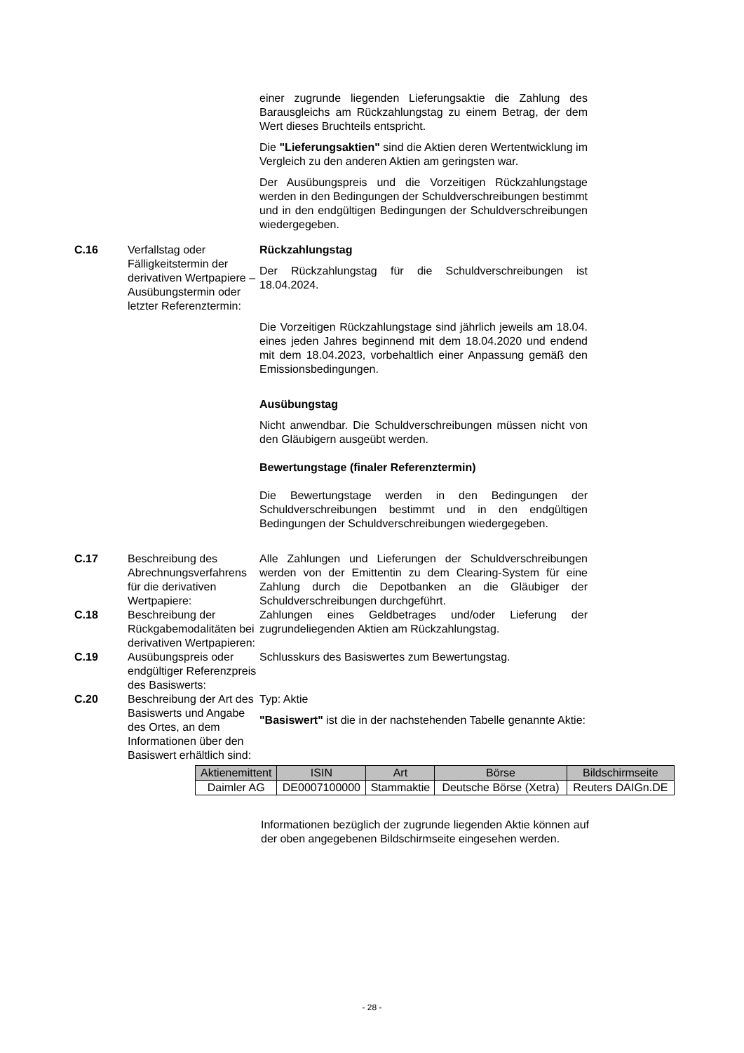einer zugrunde liegenden Lieferungsaktie die Zahlung des Barausgleichs am Rückzahlungstag zu einem Betrag, der dem Wert dieses Bruchteils entspricht.
Die "Lieferungsaktien" sind die Aktien deren Wertentwicklung im Vergleich zu den anderen Aktien am geringsten war.
Der Ausübungspreis und die Vorzeitigen Rückzahlungstage werden in den Bedingungen der Schuldverschreibungen bestimmt und in den endgültigen Bedingungen der Schuldverschreibungen wiedergegeben.
C.16 Verfallstag oder Fälligkeitstermin der derivativen Wertpapiere – Ausübungstermin oder letzter Referenztermin:
Rückzahlungstag
Der Rückzahlungstag für die Schuldverschreibungen ist 18.04.2024.
Die Vorzeitigen Rückzahlungstage sind jährlich jeweils am 18.04. eines jeden Jahres beginnend mit dem 18.04.2020 und endend mit dem 18.04.2023, vorbehaltlich einer Anpassung gemäß den Emissionsbedingungen.
Ausübungstag
Nicht anwendbar. Die Schuldverschreibungen müssen nicht von den Gläubigern ausgeübt werden.
Bewertungstage (finaler Referenztermin)
Die Bewertungstage werden in den Bedingungen der Schuldverschreibungen bestimmt und in den endgültigen Bedingungen der Schuldverschreibungen wiedergegeben.
C.17 Beschreibung des Abrechnungsverfahrens für die derivativen Wertpapiere:
Alle Zahlungen und Lieferungen der Schuldverschreibungen werden von der Emittentin zu dem Clearing-System für eine Zahlung durch die Depotbanken an die Gläubiger der Schuldverschreibungen durchgeführt.
C.18 Beschreibung der Rückgabemodalitäten bei derivativen Wertpapieren:
Zahlungen eines Geldbetrages und/oder Lieferung der zugrundeliegenden Aktien am Rückzahlungstag.
C.19 Ausübungspreis oder endgültiger Referenzpreis des Basiswerts:
Schlusskurs des Basiswertes zum Bewertungstag.
C.20 Beschreibung der Art des Basiswerts und Angabe des Ortes, an dem Informationen über den Basiswert erhältlich sind:
Typ: Aktie
"Basiswert" ist die in der nachstehenden Tabelle genannte Aktie:
| Aktienemittent | ISIN | Art | Börse | Bildschirmseite |
| --- | --- | --- | --- | --- |
| Daimler AG | DE0007100000 | Stammaktie | Deutsche Börse (Xetra) | Reuters DAIGn.DE |
Informationen bezüglich der zugrunde liegenden Aktie können auf der oben angegebenen Bildschirmseite eingesehen werden.
- 28 -